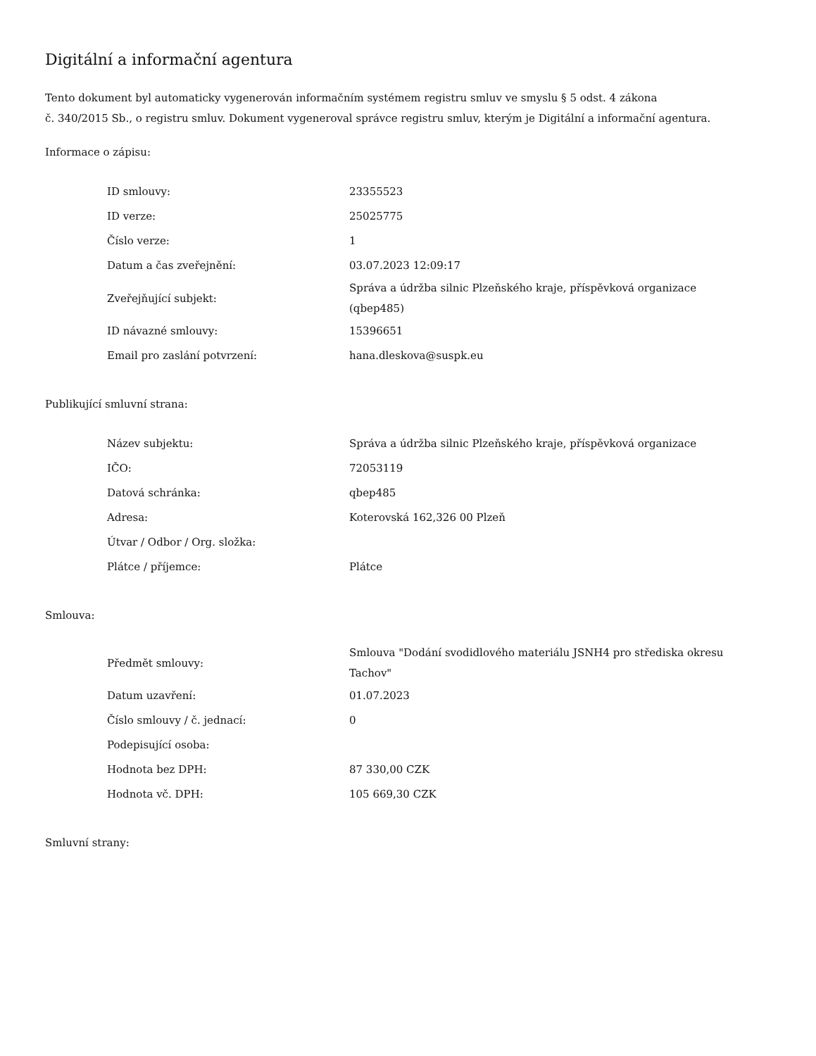Digitální a informační agentura
Tento dokument byl automaticky vygenerován informačním systémem registru smluv ve smyslu § 5 odst. 4 zákona
č. 340/2015 Sb., o registru smluv. Dokument vygeneroval správce registru smluv, kterým je Digitální a informační agentura.
Informace o zápisu:
| ID smlouvy: | 23355523 |
| ID verze: | 25025775 |
| Číslo verze: | 1 |
| Datum a čas zveřejnění: | 03.07.2023 12:09:17 |
| Zveřejňující subjekt: | Správa a údržba silnic Plzeňského kraje, příspěvková organizace (qbep485) |
| ID návazné smlouvy: | 15396651 |
| Email pro zaslání potvrzení: | hana.dleskova@suspk.eu |
Publikující smluvní strana:
| Název subjektu: | Správa a údržba silnic Plzeňského kraje, příspěvková organizace |
| IČO: | 72053119 |
| Datová schránka: | qbep485 |
| Adresa: | Koterovská 162,326 00 Plzeň |
| Útvar / Odbor / Org. složka: | |
| Plátce / příjemce: | Plátce |
Smlouva:
| Předmět smlouvy: | Smlouva "Dodání svodidlového materiálu JSNH4 pro střediska okresu Tachov" |
| Datum uzavření: | 01.07.2023 |
| Číslo smlouvy / č. jednací: | 0 |
| Podepisující osoba: | |
| Hodnota bez DPH: | 87 330,00 CZK |
| Hodnota vč. DPH: | 105 669,30 CZK |
Smluvní strany: